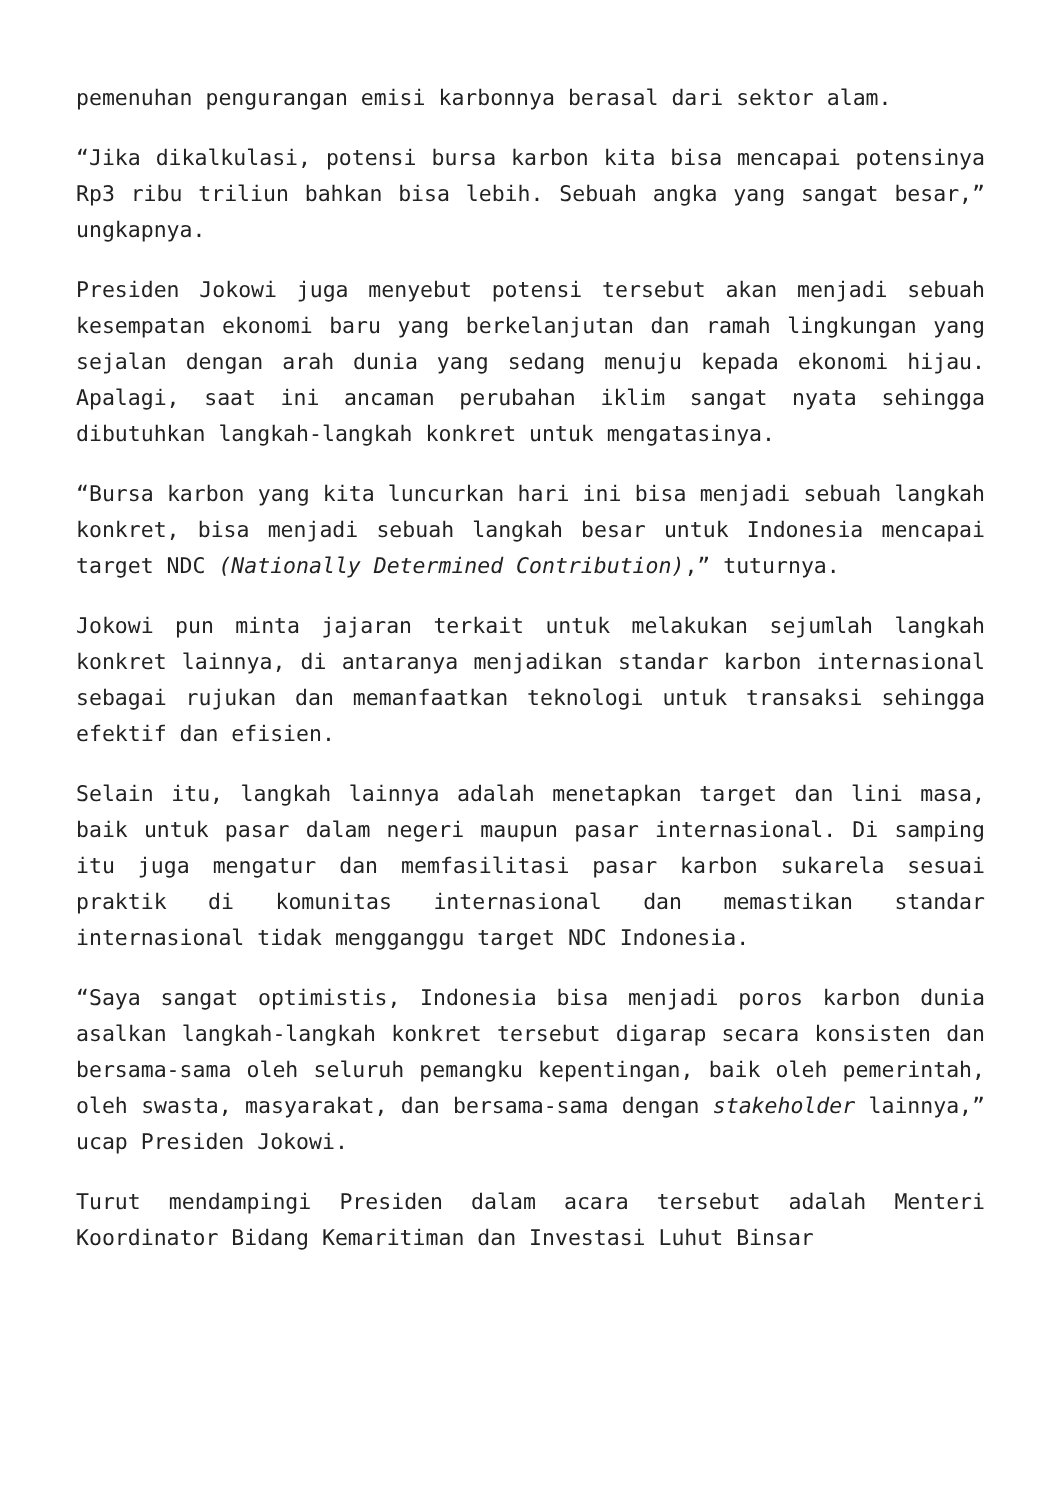pemenuhan pengurangan emisi karbonnya berasal dari sektor alam.
“Jika dikalkulasi, potensi bursa karbon kita bisa mencapai potensinya Rp3 ribu triliun bahkan bisa lebih. Sebuah angka yang sangat besar,” ungkapnya.
Presiden Jokowi juga menyebut potensi tersebut akan menjadi sebuah kesempatan ekonomi baru yang berkelanjutan dan ramah lingkungan yang sejalan dengan arah dunia yang sedang menuju kepada ekonomi hijau. Apalagi, saat ini ancaman perubahan iklim sangat nyata sehingga dibutuhkan langkah-langkah konkret untuk mengatasinya.
“Bursa karbon yang kita luncurkan hari ini bisa menjadi sebuah langkah konkret, bisa menjadi sebuah langkah besar untuk Indonesia mencapai target NDC (Nationally Determined Contribution),” tuturnya.
Jokowi pun minta jajaran terkait untuk melakukan sejumlah langkah konkret lainnya, di antaranya menjadikan standar karbon internasional sebagai rujukan dan memanfaatkan teknologi untuk transaksi sehingga efektif dan efisien.
Selain itu, langkah lainnya adalah menetapkan target dan lini masa, baik untuk pasar dalam negeri maupun pasar internasional. Di samping itu juga mengatur dan memfasilitasi pasar karbon sukarela sesuai praktik di komunitas internasional dan memastikan standar internasional tidak mengganggu target NDC Indonesia.
“Saya sangat optimistis, Indonesia bisa menjadi poros karbon dunia asalkan langkah-langkah konkret tersebut digarap secara konsisten dan bersama-sama oleh seluruh pemangku kepentingan, baik oleh pemerintah, oleh swasta, masyarakat, dan bersama-sama dengan stakeholder lainnya,” ucap Presiden Jokowi.
Turut mendampingi Presiden dalam acara tersebut adalah Menteri Koordinator Bidang Kemaritiman dan Investasi Luhut Binsar